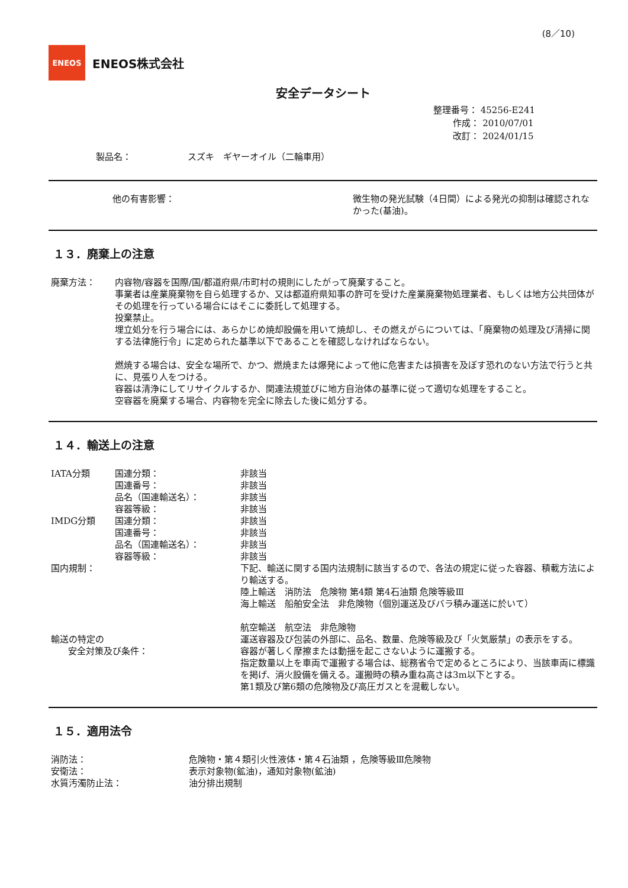(8／10)
ENEOS
ENEOS株式会社
安全データシート
整理番号： 45256-E241
作成： 2010/07/01
改訂： 2024/01/15
製品名： スズキ　ギヤーオイル（二輪車用）
他の有害影響： 微生物の発光試験（4日間）による発光の抑制は確認されなかった(基油)。
１３．廃棄上の注意
廃棄方法： 内容物/容器を国際/国/都道府県/市町村の規則にしたがって廃棄すること。
事業者は産業廃棄物を自ら処理するか、又は都道府県知事の許可を受けた産業廃棄物処理業者、もしくは地方公共団体がその処理を行っている場合にはそこに委託して処理する。
投棄禁止。
埋立処分を行う場合には、あらかじめ焼却設備を用いて焼却し、その燃えがらについては、「廃棄物の処理及び清掃に関する法律施行令」に定められた基準以下であることを確認しなければならない。
燃焼する場合は、安全な場所で、かつ、燃焼または爆発によって他に危害または損害を及ぼす恐れのない方法で行うと共に、見張り人をつける。
容器は清浄にしてリサイクルするか、関連法規並びに地方自治体の基準に従って適切な処理をすること。
空容器を廃棄する場合、内容物を完全に除去した後に処分する。
１４．輸送上の注意
IATA分類 国連分類：
国連番号：
品名（国連輸送名）：
容器等級：
非該当
非該当
非該当
非該当
IMDG分類 国連分類：
国連番号：
品名（国連輸送名）：
容器等級：
非該当
非該当
非該当
非該当
国内規制： 下記、輸送に関する国内法規制に該当するので、各法の規定に従った容器、積載方法により輸送する。
陸上輸送　消防法　危険物 第4類 第4石油類 危険等級Ⅲ
海上輸送　船舶安全法　非危険物（個別運送及びバラ積み運送に於いて）
航空輸送　航空法　非危険物
輸送の特定の
安全対策及び条件：
運送容器及び包装の外部に、品名、数量、危険等級及び「火気厳禁」の表示をする。
容器が著しく摩擦または動揺を起こさないように運搬する。
指定数量以上を車両で運搬する場合は、総務省令で定めるところにより、当該車両に標識を掲げ、消火設備を備える。運搬時の積み重ね高さは3m以下とする。
第1類及び第6類の危険物及び高圧ガスとを混載しない。
１５．適用法令
消防法： 危険物・第４類引火性液体・第４石油類 ，危険等級Ⅲ危険物
安衛法： 表示対象物(鉱油)，通知対象物(鉱油)
水質汚濁防止法： 油分排出規制